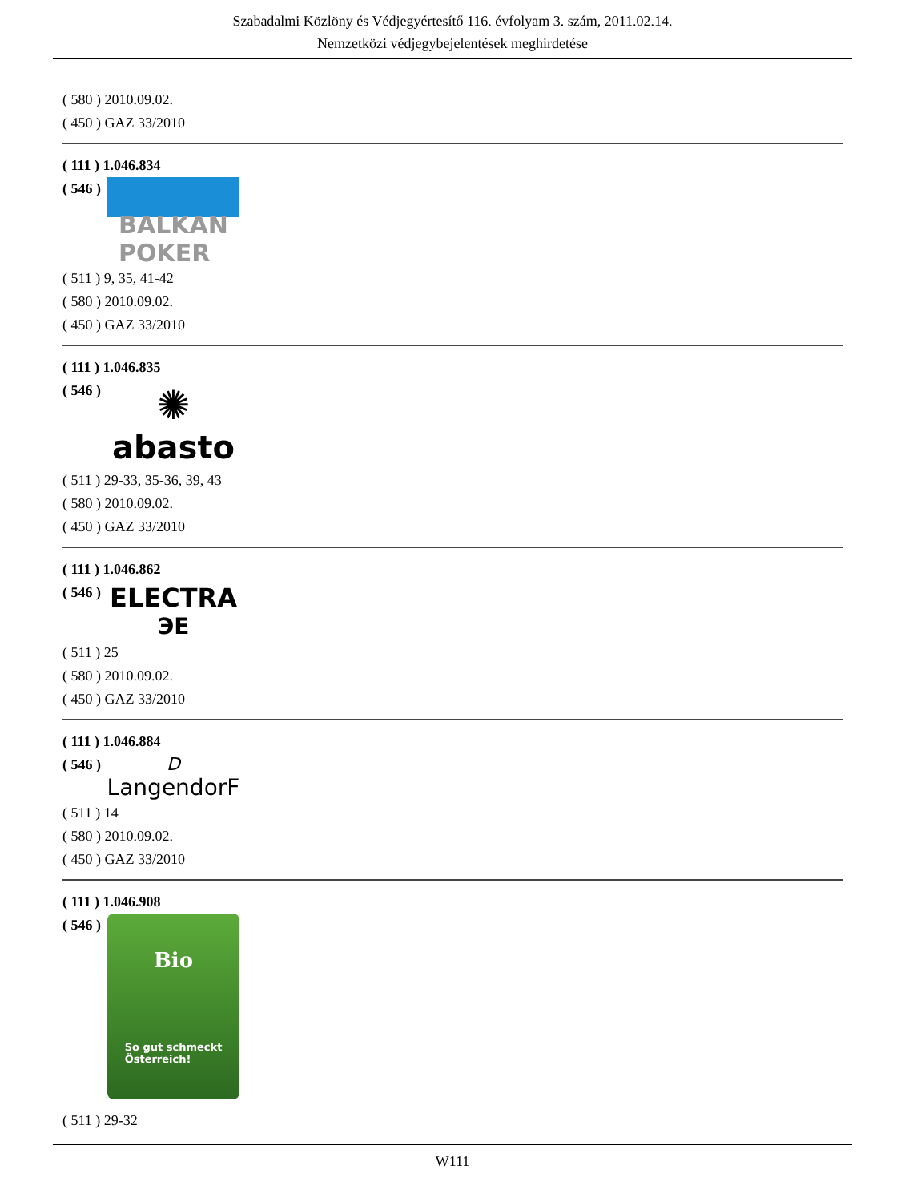Szabadalmi Közlöny és Védjegyértesítő 116. évfolyam 3. szám, 2011.02.14.
Nemzetközi védjegybejelentések meghirdetése
( 580 ) 2010.09.02.
( 450 ) GAZ 33/2010
( 111 ) 1.046.834
( 546 )
BALKAN
POKER
( 511 ) 9, 35, 41-42
( 580 ) 2010.09.02.
( 450 ) GAZ 33/2010
( 111 ) 1.046.835
( 546 )
✺
abasto
( 511 ) 29-33, 35-36, 39, 43
( 580 ) 2010.09.02.
( 450 ) GAZ 33/2010
( 111 ) 1.046.862
( 546 )
ELECTRA
ЭE
( 511 ) 25
( 580 ) 2010.09.02.
( 450 ) GAZ 33/2010
( 111 ) 1.046.884
( 546 )
D
LangendorF
( 511 ) 14
( 580 ) 2010.09.02.
( 450 ) GAZ 33/2010
( 111 ) 1.046.908
( 546 )
Bio
So gut schmeckt
Österreich!
( 511 ) 29-32
W111